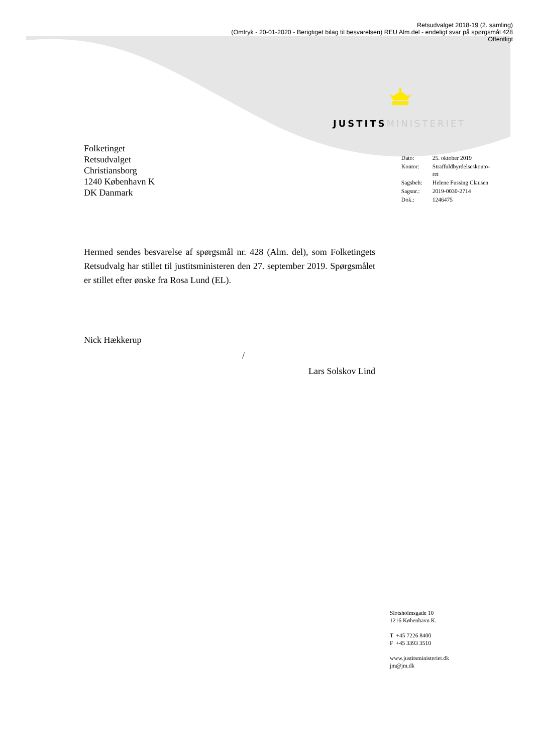Retsudvalget 2018-19 (2. samling)
(Omtryk - 20-01-2020 - Berigtiget bilag til besvarelsen) REU Alm.del - endeligt svar på spørgsmål 428
Offentligt
JUSTITS MINISTERIET
Folketinget
Retsudvalget
Christiansborg
1240 København K
DK Danmark
| Dato: | 25. oktober 2019 |
| Kontor: | Straffuldbyrdelseskonto- ret |
| Sagsbeh: | Helene Fussing Clausen |
| Sagsnr.: | 2019-0030-2714 |
| Dok.: | 1246475 |
Hermed sendes besvarelse af spørgsmål nr. 428 (Alm. del), som Folketingets Retsudvalg har stillet til justitsministeren den 27. september 2019. Spørgsmålet er stillet efter ønske fra Rosa Lund (EL).
Nick Hækkerup
/
Lars Solskov Lind
Slotsholmsgade 10
1216 København K.
T +45 7226 8400
F +45 3393 3510
www.justitsministeriet.dk
jm@jm.dk